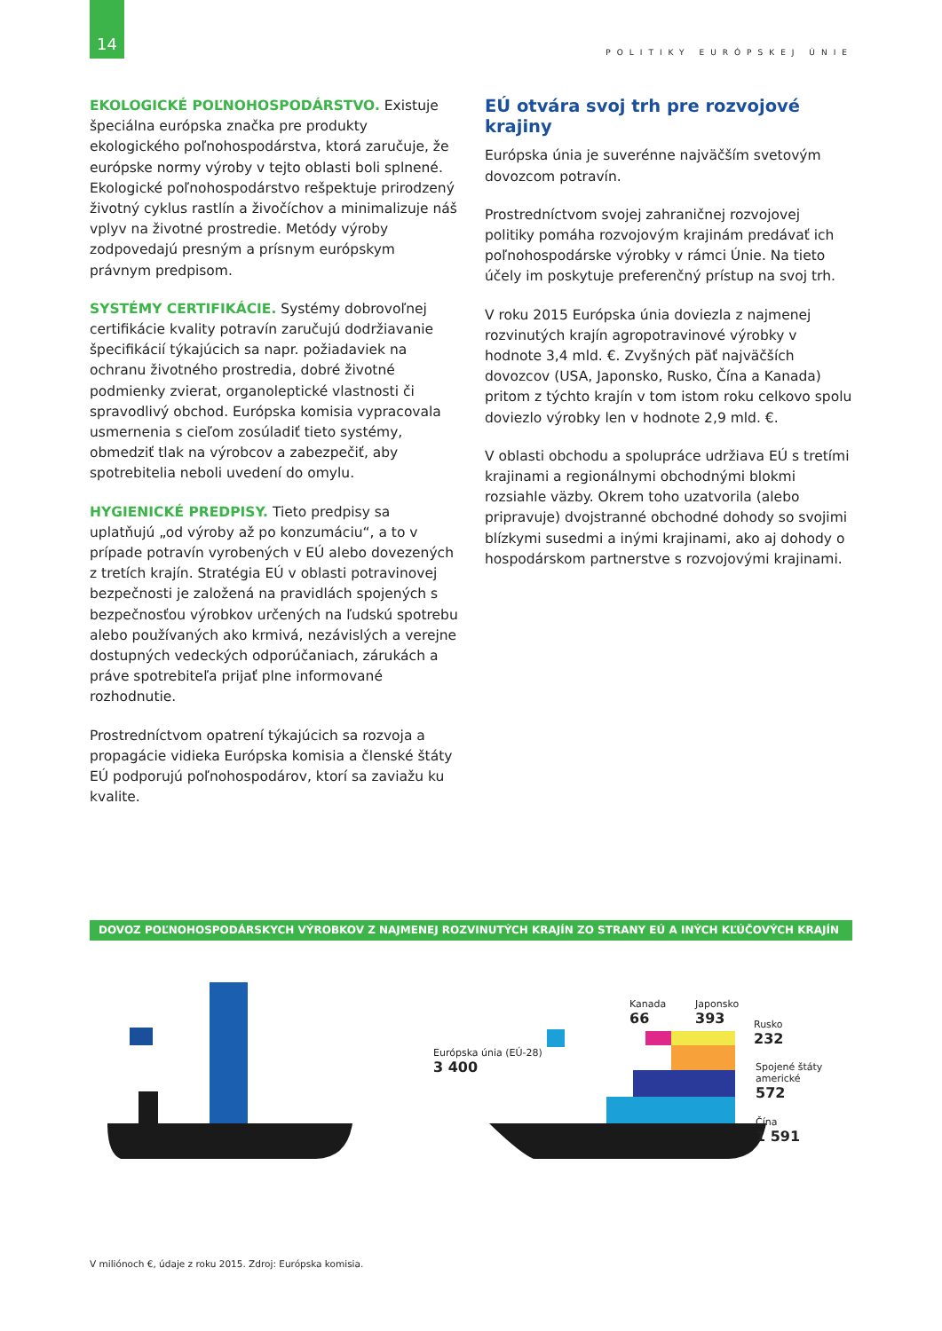14
POLITIKY EURÓPSKEJ ÚNIE
EKOLOGICKÉ POĽNOHOSPODÁRSTVO. Existuje špeciálna európska značka pre produkty ekologického poľnohospodárstva, ktorá zaručuje, že európske normy výroby v tejto oblasti boli splnené. Ekologické poľnohospodárstvo rešpektuje prirodzený životný cyklus rastlín a živočíchov a minimalizuje náš vplyv na životné prostredie. Metódy výroby zodpovedajú presným a prísnym európskym právnym predpisom.
SYSTÉMY CERTIFIKÁCIE. Systémy dobrovoľnej certifikácie kvality potravín zaručujú dodržiavanie špecifikácií týkajúcich sa napr. požiadaviek na ochranu životného prostredia, dobré životné podmienky zvierat, organoleptické vlastnosti či spravodlivý obchod. Európska komisia vypracovala usmernenia s cieľom zosúladiť tieto systémy, obmedziť tlak na výrobcov a zabezpečiť, aby spotrebitelia neboli uvedení do omylu.
HYGIENICKÉ PREDPISY. Tieto predpisy sa uplatňujú „od výroby až po konzumáciu“, a to v prípade potravín vyrobených v EÚ alebo dovezených z tretích krajín. Stratégia EÚ v oblasti potravinovej bezpečnosti je založená na pravidlách spojených s bezpečnosťou výrobkov určených na ľudskú spotrebu alebo používaných ako krmivá, nezávislých a verejne dostupných vedeckých odporúčaniach, zárukách a práve spotrebiteľa prijať plne informované rozhodnutie.
Prostredníctvom opatrení týkajúcich sa rozvoja a propagácie vidieka Európska komisia a členské štáty EÚ podporujú poľnohospodárov, ktorí sa zaviažu ku kvalite.
EÚ otvára svoj trh pre rozvojové krajiny
Európska únia je suverénne najväčším svetovým dovozcom potravín.
Prostredníctvom svojej zahraničnej rozvojovej politiky pomáha rozvojovým krajinám predávať ich poľnohospodárske výrobky v rámci Únie. Na tieto účely im poskytuje preferenčný prístup na svoj trh.
V roku 2015 Európska únia doviezla z najmenej rozvinutých krajín agropotravinové výrobky v hodnote 3,4 mld. €. Zvyšných päť najväčších dovozcov (USA, Japonsko, Rusko, Čína a Kanada) pritom z týchto krajín v tom istom roku celkovo spolu doviezlo výrobky len v hodnote 2,9 mld. €.
V oblasti obchodu a spolupráce udržiava EÚ s tretími krajinami a regionálnymi obchodnými blokmi rozsiahle väzby. Okrem toho uzatvorila (alebo pripravuje) dvojstranné obchodné dohody so svojimi blízkymi susedmi a inými krajinami, ako aj dohody o hospodárskom partnerstve s rozvojovými krajinami.
DOVOZ POĽNOHOSPODÁRSKYCH VÝROBKOV Z NAJMENEJ ROZVINUTÝCH KRAJÍN ZO STRANY EÚ A INÝCH KĽÚČOVÝCH KRAJÍN
Európska únia (EÚ-28)
3 400
Kanada
66
Japonsko
393
Rusko
232
Spojené štáty
americké
572
Čína
1 591
V miliónoch €, údaje z roku 2015. Zdroj: Európska komisia.